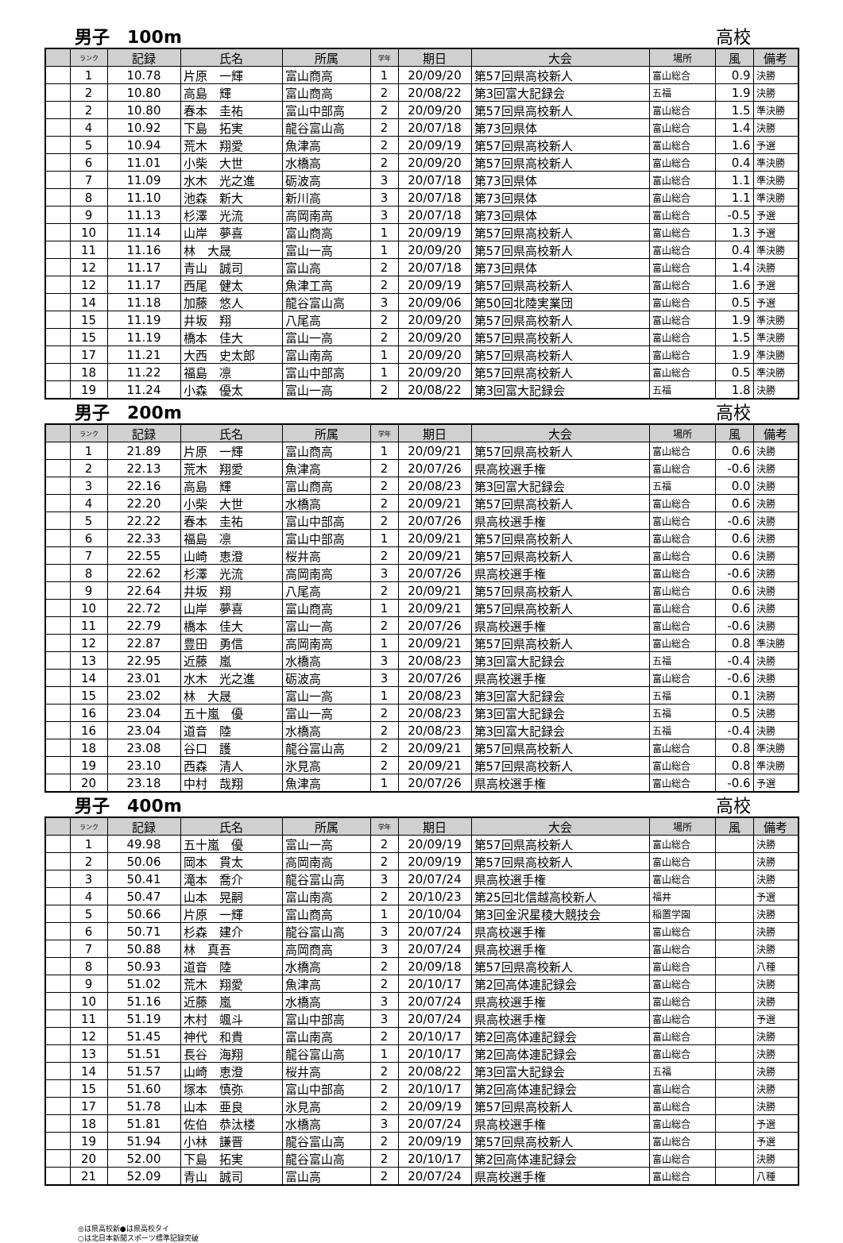男子　100m 高校
| | ランク | 記録 | 氏名 | 所属 | 学年 | 期日 | 大会 | 場所 | 風 | 備考 |
| --- | --- | --- | --- | --- | --- | --- | --- | --- | --- | --- |
| | 1 | 10.78 | 片原 一輝 | 富山商高 | 1 | 20/09/20 | 第57回県高校新人 | 富山総合 | 0.9 | 決勝 |
| | 2 | 10.80 | 高島 輝 | 富山商高 | 2 | 20/08/22 | 第3回富大記録会 | 五福 | 1.9 | 決勝 |
| | 2 | 10.80 | 春本 圭祐 | 富山中部高 | 2 | 20/09/20 | 第57回県高校新人 | 富山総合 | 1.5 | 準決勝 |
| | 4 | 10.92 | 下島 拓実 | 龍谷富山高 | 2 | 20/07/18 | 第73回県体 | 富山総合 | 1.4 | 決勝 |
| | 5 | 10.94 | 荒木 翔愛 | 魚津高 | 2 | 20/09/19 | 第57回県高校新人 | 富山総合 | 1.6 | 予選 |
| | 6 | 11.01 | 小柴 大世 | 水橋高 | 2 | 20/09/20 | 第57回県高校新人 | 富山総合 | 0.4 | 準決勝 |
| | 7 | 11.09 | 水木 光之進 | 砺波高 | 3 | 20/07/18 | 第73回県体 | 富山総合 | 1.1 | 準決勝 |
| | 8 | 11.10 | 池森 新大 | 新川高 | 3 | 20/07/18 | 第73回県体 | 富山総合 | 1.1 | 準決勝 |
| | 9 | 11.13 | 杉澤 光流 | 高岡南高 | 3 | 20/07/18 | 第73回県体 | 富山総合 | -0.5 | 予選 |
| | 10 | 11.14 | 山岸 夢喜 | 富山商高 | 1 | 20/09/19 | 第57回県高校新人 | 富山総合 | 1.3 | 予選 |
| | 11 | 11.16 | 林 大晟 | 富山一高 | 1 | 20/09/20 | 第57回県高校新人 | 富山総合 | 0.4 | 準決勝 |
| | 12 | 11.17 | 青山 誠司 | 富山高 | 2 | 20/07/18 | 第73回県体 | 富山総合 | 1.4 | 決勝 |
| | 12 | 11.17 | 西尾 健太 | 魚津工高 | 2 | 20/09/19 | 第57回県高校新人 | 富山総合 | 1.6 | 予選 |
| | 14 | 11.18 | 加藤 悠人 | 龍谷富山高 | 3 | 20/09/06 | 第50回北陸実業団 | 富山総合 | 0.5 | 予選 |
| | 15 | 11.19 | 井坂 翔 | 八尾高 | 2 | 20/09/20 | 第57回県高校新人 | 富山総合 | 1.9 | 準決勝 |
| | 15 | 11.19 | 橋本 佳大 | 富山一高 | 2 | 20/09/20 | 第57回県高校新人 | 富山総合 | 1.5 | 準決勝 |
| | 17 | 11.21 | 大西 史太郎 | 富山南高 | 1 | 20/09/20 | 第57回県高校新人 | 富山総合 | 1.9 | 準決勝 |
| | 18 | 11.22 | 福島 凛 | 富山中部高 | 1 | 20/09/20 | 第57回県高校新人 | 富山総合 | 0.5 | 準決勝 |
| | 19 | 11.24 | 小森 優太 | 富山一高 | 2 | 20/08/22 | 第3回富大記録会 | 五福 | 1.8 | 決勝 |
男子　200m 高校
| | ランク | 記録 | 氏名 | 所属 | 学年 | 期日 | 大会 | 場所 | 風 | 備考 |
| --- | --- | --- | --- | --- | --- | --- | --- | --- | --- | --- |
| | 1 | 21.89 | 片原 一輝 | 富山商高 | 1 | 20/09/21 | 第57回県高校新人 | 富山総合 | 0.6 | 決勝 |
| | 2 | 22.13 | 荒木 翔愛 | 魚津高 | 2 | 20/07/26 | 県高校選手権 | 富山総合 | -0.6 | 決勝 |
| | 3 | 22.16 | 高島 輝 | 富山商高 | 2 | 20/08/23 | 第3回富大記録会 | 五福 | 0.0 | 決勝 |
| | 4 | 22.20 | 小柴 大世 | 水橋高 | 2 | 20/09/21 | 第57回県高校新人 | 富山総合 | 0.6 | 決勝 |
| | 5 | 22.22 | 春本 圭祐 | 富山中部高 | 2 | 20/07/26 | 県高校選手権 | 富山総合 | -0.6 | 決勝 |
| | 6 | 22.33 | 福島 凛 | 富山中部高 | 1 | 20/09/21 | 第57回県高校新人 | 富山総合 | 0.6 | 決勝 |
| | 7 | 22.55 | 山崎 恵澄 | 桜井高 | 2 | 20/09/21 | 第57回県高校新人 | 富山総合 | 0.6 | 決勝 |
| | 8 | 22.62 | 杉澤 光流 | 高岡南高 | 3 | 20/07/26 | 県高校選手権 | 富山総合 | -0.6 | 決勝 |
| | 9 | 22.64 | 井坂 翔 | 八尾高 | 2 | 20/09/21 | 第57回県高校新人 | 富山総合 | 0.6 | 決勝 |
| | 10 | 22.72 | 山岸 夢喜 | 富山商高 | 1 | 20/09/21 | 第57回県高校新人 | 富山総合 | 0.6 | 決勝 |
| | 11 | 22.79 | 橋本 佳大 | 富山一高 | 2 | 20/07/26 | 県高校選手権 | 富山総合 | -0.6 | 決勝 |
| | 12 | 22.87 | 豊田 勇信 | 高岡南高 | 1 | 20/09/21 | 第57回県高校新人 | 富山総合 | 0.8 | 準決勝 |
| | 13 | 22.95 | 近藤 嵐 | 水橋高 | 3 | 20/08/23 | 第3回富大記録会 | 五福 | -0.4 | 決勝 |
| | 14 | 23.01 | 水木 光之進 | 砺波高 | 3 | 20/07/26 | 県高校選手権 | 富山総合 | -0.6 | 決勝 |
| | 15 | 23.02 | 林 大晟 | 富山一高 | 1 | 20/08/23 | 第3回富大記録会 | 五福 | 0.1 | 決勝 |
| | 16 | 23.04 | 五十嵐 優 | 富山一高 | 2 | 20/08/23 | 第3回富大記録会 | 五福 | 0.5 | 決勝 |
| | 16 | 23.04 | 道音 陸 | 水橋高 | 2 | 20/08/23 | 第3回富大記録会 | 五福 | -0.4 | 決勝 |
| | 18 | 23.08 | 谷口 護 | 龍谷富山高 | 2 | 20/09/21 | 第57回県高校新人 | 富山総合 | 0.8 | 準決勝 |
| | 19 | 23.10 | 西森 清人 | 氷見高 | 2 | 20/09/21 | 第57回県高校新人 | 富山総合 | 0.8 | 準決勝 |
| | 20 | 23.18 | 中村 哉翔 | 魚津高 | 1 | 20/07/26 | 県高校選手権 | 富山総合 | -0.6 | 予選 |
男子　400m 高校
| | ランク | 記録 | 氏名 | 所属 | 学年 | 期日 | 大会 | 場所 | 風 | 備考 |
| --- | --- | --- | --- | --- | --- | --- | --- | --- | --- | --- |
| | 1 | 49.98 | 五十嵐 優 | 富山一高 | 2 | 20/09/19 | 第57回県高校新人 | 富山総合 | | 決勝 |
| | 2 | 50.06 | 岡本 貫太 | 高岡南高 | 2 | 20/09/19 | 第57回県高校新人 | 富山総合 | | 決勝 |
| | 3 | 50.41 | 滝本 喬介 | 龍谷富山高 | 3 | 20/07/24 | 県高校選手権 | 富山総合 | | 決勝 |
| | 4 | 50.47 | 山本 晃嗣 | 富山南高 | 2 | 20/10/23 | 第25回北信越高校新人 | 福井 | | 予選 |
| | 5 | 50.66 | 片原 一輝 | 富山商高 | 1 | 20/10/04 | 第3回金沢星稜大競技会 | 稲置学園 | | 決勝 |
| | 6 | 50.71 | 杉森 建介 | 龍谷富山高 | 3 | 20/07/24 | 県高校選手権 | 富山総合 | | 決勝 |
| | 7 | 50.88 | 林 真吾 | 高岡商高 | 3 | 20/07/24 | 県高校選手権 | 富山総合 | | 決勝 |
| | 8 | 50.93 | 道音 陸 | 水橋高 | 2 | 20/09/18 | 第57回県高校新人 | 富山総合 | | 八種 |
| | 9 | 51.02 | 荒木 翔愛 | 魚津高 | 2 | 20/10/17 | 第2回高体連記録会 | 富山総合 | | 決勝 |
| | 10 | 51.16 | 近藤 嵐 | 水橋高 | 3 | 20/07/24 | 県高校選手権 | 富山総合 | | 決勝 |
| | 11 | 51.19 | 木村 颯斗 | 富山中部高 | 3 | 20/07/24 | 県高校選手権 | 富山総合 | | 予選 |
| | 12 | 51.45 | 神代 和貴 | 富山南高 | 2 | 20/10/17 | 第2回高体連記録会 | 富山総合 | | 決勝 |
| | 13 | 51.51 | 長谷 海翔 | 龍谷富山高 | 1 | 20/10/17 | 第2回高体連記録会 | 富山総合 | | 決勝 |
| | 14 | 51.57 | 山崎 恵澄 | 桜井高 | 2 | 20/08/22 | 第3回富大記録会 | 五福 | | 決勝 |
| | 15 | 51.60 | 塚本 慎弥 | 富山中部高 | 2 | 20/10/17 | 第2回高体連記録会 | 富山総合 | | 決勝 |
| | 17 | 51.78 | 山本 亜良 | 氷見高 | 2 | 20/09/19 | 第57回県高校新人 | 富山総合 | | 決勝 |
| | 18 | 51.81 | 佐伯 恭汰楼 | 水橋高 | 3 | 20/07/24 | 県高校選手権 | 富山総合 | | 予選 |
| | 19 | 51.94 | 小林 謙晋 | 龍谷富山高 | 2 | 20/09/19 | 第57回県高校新人 | 富山総合 | | 予選 |
| | 20 | 52.00 | 下島 拓実 | 龍谷富山高 | 2 | 20/10/17 | 第2回高体連記録会 | 富山総合 | | 決勝 |
| | 21 | 52.09 | 青山 誠司 | 富山高 | 2 | 20/07/24 | 県高校選手権 | 富山総合 | | 八種 |
◎は県高校新●は県高校タイ
○は北日本新聞スポーツ標準記録突破